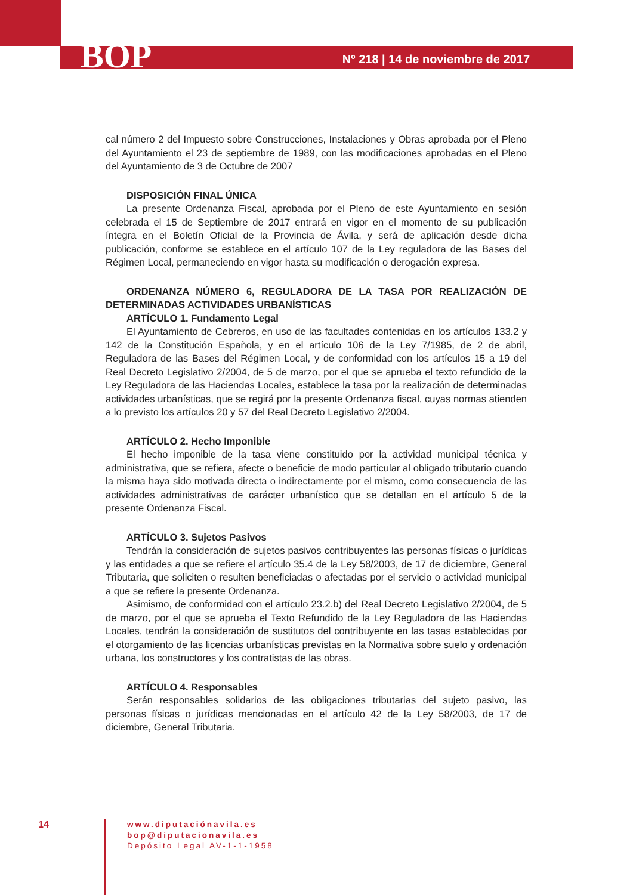BOP
Nº 218 | 14 de noviembre de 2017
cal número 2 del Impuesto sobre Construcciones, Instalaciones y Obras aprobada por el Pleno del Ayuntamiento el 23 de septiembre de 1989, con las modificaciones aprobadas en el Pleno del Ayuntamiento de 3 de Octubre de 2007
DISPOSICIÓN FINAL ÚNICA
La presente Ordenanza Fiscal, aprobada por el Pleno de este Ayuntamiento en sesión celebrada el 15 de Septiembre de 2017 entrará en vigor en el momento de su publicación íntegra en el Boletín Oficial de la Provincia de Ávila, y será de aplicación desde dicha publicación, conforme se establece en el artículo 107 de la Ley reguladora de las Bases del Régimen Local, permaneciendo en vigor hasta su modificación o derogación expresa.
ORDENANZA NÚMERO 6, REGULADORA DE LA TASA POR REALIZACIÓN DE DETERMINADAS ACTIVIDADES URBANÍSTICAS
ARTÍCULO 1. Fundamento Legal
El Ayuntamiento de Cebreros, en uso de las facultades contenidas en los artículos 133.2 y 142 de la Constitución Española, y en el artículo 106 de la Ley 7/1985, de 2 de abril, Reguladora de las Bases del Régimen Local, y de conformidad con los artículos 15 a 19 del Real Decreto Legislativo 2/2004, de 5 de marzo, por el que se aprueba el texto refundido de la Ley Reguladora de las Haciendas Locales, establece la tasa por la realización de determinadas actividades urbanísticas, que se regirá por la presente Ordenanza fiscal, cuyas normas atienden a lo previsto los artículos 20 y 57 del Real Decreto Legislativo 2/2004.
ARTÍCULO 2. Hecho Imponible
El hecho imponible de la tasa viene constituido por la actividad municipal técnica y administrativa, que se refiera, afecte o beneficie de modo particular al obligado tributario cuando la misma haya sido motivada directa o indirectamente por el mismo, como consecuencia de las actividades administrativas de carácter urbanístico que se detallan en el artículo 5 de la presente Ordenanza Fiscal.
ARTÍCULO 3. Sujetos Pasivos
Tendrán la consideración de sujetos pasivos contribuyentes las personas físicas o jurídicas y las entidades a que se refiere el artículo 35.4 de la Ley 58/2003, de 17 de diciembre, General Tributaria, que soliciten o resulten beneficiadas o afectadas por el servicio o actividad municipal a que se refiere la presente Ordenanza.
Asimismo, de conformidad con el artículo 23.2.b) del Real Decreto Legislativo 2/2004, de 5 de marzo, por el que se aprueba el Texto Refundido de la Ley Reguladora de las Haciendas Locales, tendrán la consideración de sustitutos del contribuyente en las tasas establecidas por el otorgamiento de las licencias urbanísticas previstas en la Normativa sobre suelo y ordenación urbana, los constructores y los contratistas de las obras.
ARTÍCULO 4. Responsables
Serán responsables solidarios de las obligaciones tributarias del sujeto pasivo, las personas físicas o jurídicas mencionadas en el artículo 42 de la Ley 58/2003, de 17 de diciembre, General Tributaria.
14
www.diputaciónavila.es
bop@diputacionavila.es
Depósito Legal AV-1-1-1958